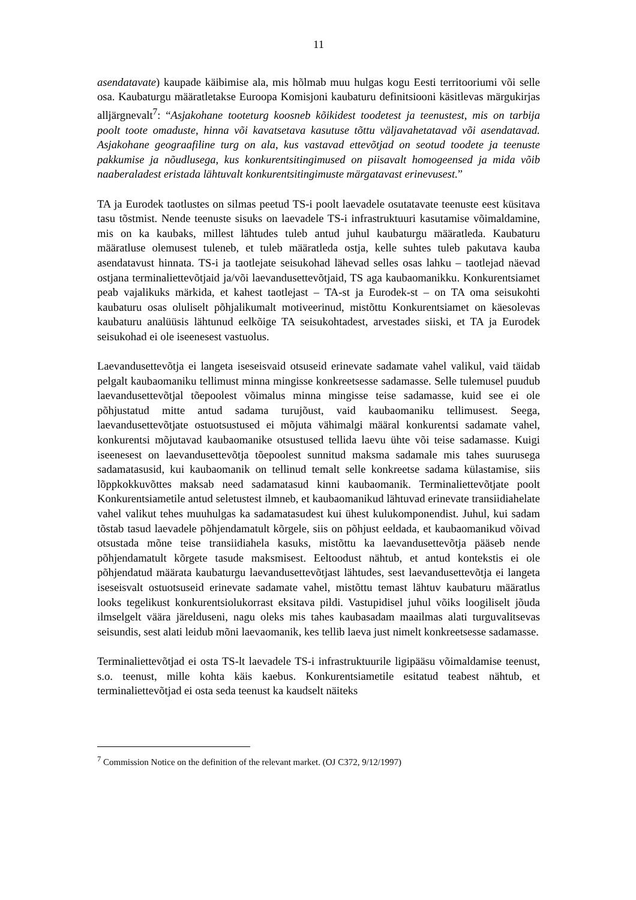11
asendatavate) kaupade käibimise ala, mis hõlmab muu hulgas kogu Eesti territooriumi või selle osa. Kaubaturgu määratletakse Euroopa Komisjoni kaubaturu definitsiooni käsitlevas märgukirjas alljärgnevalt<sup>7</sup>: “Asjakohane tooteturg koosneb kõikidest toodetest ja teenustest, mis on tarbija poolt toote omaduste, hinna või kavatsetava kasutuse tõttu väljavahetatavad või asendatavad. Asjakohane geograafiline turg on ala, kus vastavad ettevõtjad on seotud toodete ja teenuste pakkumise ja nõudlusega, kus konkurentsitingimused on piisavalt homogeensed ja mida võib naaberaladest eristada lähtuvalt konkurentsitingimuste märgatavast erinevusest.”
TA ja Eurodek taotlustes on silmas peetud TS-i poolt laevadele osutatavate teenuste eest küsitava tasu tõstmist. Nende teenuste sisuks on laevadele TS-i infrastruktuuri kasutamise võimaldamine, mis on ka kaubaks, millest lähtudes tuleb antud juhul kaubaturgu määratleda. Kaubaturu määratluse olemusest tuleneb, et tuleb määratleda ostja, kelle suhtes tuleb pakutava kauba asendatavust hinnata. TS-i ja taotlejate seisukohad lähevad selles osas lahku – taotlejad näevad ostjana terminaliettevõtjaid ja/või laevandusettevõtjaid, TS aga kaubaomanikku. Konkurentsiamet peab vajalikuks märkida, et kahest taotlejast – TA-st ja Eurodek-st – on TA oma seisukohti kaubaturu osas oluliselt põhjalikumalt motiveerinud, mistõttu Konkurentsiamet on käesolevas kaubaturu analüüsis lähtunud eelkõige TA seisukohtadest, arvestades siiski, et TA ja Eurodek seisukohad ei ole iseenesest vastuolus.
Laevandusettevõtja ei langeta iseseisvaid otsuseid erinevate sadamate vahel valikul, vaid täidab pelgalt kaubaomaniku tellimust minna mingisse konkreetsesse sadamasse. Selle tulemusel puudub laevandusettevõtjal tõepoolest võimalus minna mingisse teise sadamasse, kuid see ei ole põhjustatud mitte antud sadama turujõust, vaid kaubaomaniku tellimusest. Seega, laevandusettevõtjate ostuotsustused ei mõjuta vähimalgi määral konkurentsi sadamate vahel, konkurentsi mõjutavad kaubaomanike otsustused tellida laevu ühte või teise sadamasse. Kuigi iseenesest on laevandusettevõtja tõepoolest sunnitud maksma sadamale mis tahes suurusega sadamatasusid, kui kaubaomanik on tellinud temalt selle konkreetse sadama külastamise, siis lõppkokkuvõttes maksab need sadamatasud kinni kaubaomanik. Terminaliettevõtjate poolt Konkurentsiametile antud seletustest ilmneb, et kaubaomanikud lähtuvad erinevate transiidiahelate vahel valikut tehes muuhulgas ka sadamatasudest kui ühest kulukomponendist. Juhul, kui sadam tõstab tasud laevadele põhjendamatult kõrgele, siis on põhjust eeldada, et kaubaomanikud võivad otsustada mõne teise transiidiahela kasuks, mistõttu ka laevandusettevõtja pääseb nende põhjendamatult kõrgete tasude maksmisest. Eeltoodust nähtub, et antud kontekstis ei ole põhjendatud määrata kaubaturgu laevandusettevõtjast lähtudes, sest laevandusettevõtja ei langeta iseseisvalt ostuotsuseid erinevate sadamate vahel, mistõttu temast lähtuv kaubaturu määratlus looks tegelikust konkurentsiolukorrast eksitava pildi. Vastupidisel juhul võiks loogiliselt jõuda ilmselgelt väära järelduseni, nagu oleks mis tahes kaubasadam maailmas alati turguvalitsevas seisundis, sest alati leidub mõni laevaomanik, kes tellib laeva just nimelt konkreetsesse sadamasse.
Terminaliettevõtjad ei osta TS-lt laevadele TS-i infrastruktuurile ligipääsu võimaldamise teenust, s.o. teenust, mille kohta käis kaebus. Konkurentsiametile esitatud teabest nähtub, et terminaliettevõtjad ei osta seda teenust ka kaudselt näiteks
<sup>7</sup> Commission Notice on the definition of the relevant market. (OJ C372, 9/12/1997)